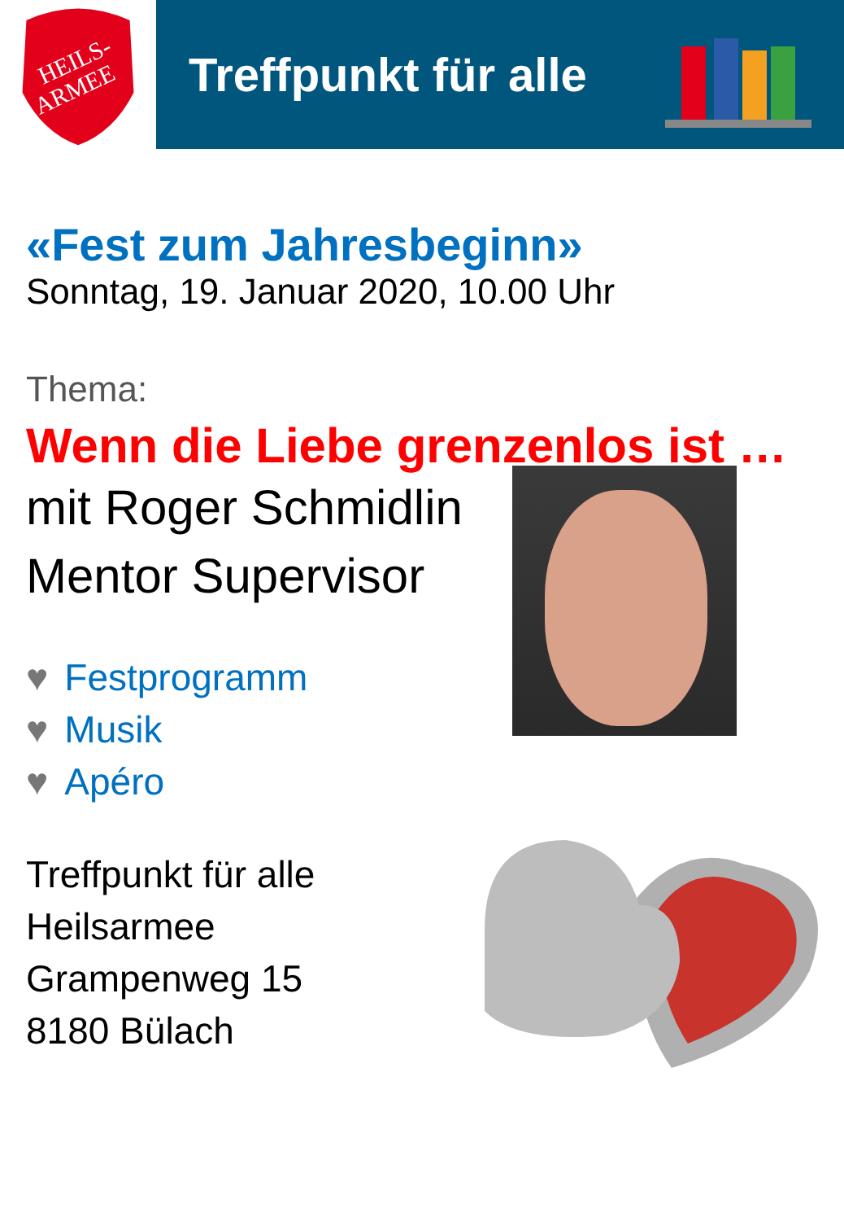HEILS-
ARMEE
Treffpunkt für alle
«Fest zum Jahresbeginn»
Sonntag, 19. Januar 2020, 10.00 Uhr
Thema:
Wenn die Liebe grenzenlos ist …
mit Roger Schmidlin
Mentor Supervisor
♥ Festprogramm
♥ Musik
♥ Apéro
Treffpunkt für alle
Heilsarmee
Grampenweg 15
8180 Bülach